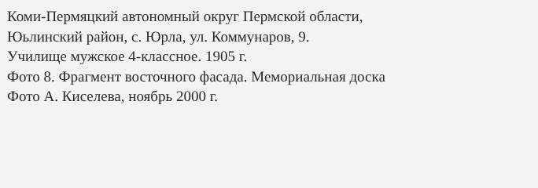Коми-Пермяцкий автономный округ Пермской области,
Юьлинский район, с. Юрла, ул. Коммунаров, 9.
Училище мужское 4-классное. 1905 г.
Фото 8. Фрагмент восточного фасада. Мемориальная доска
Фото А. Киселева, ноябрь 2000 г.